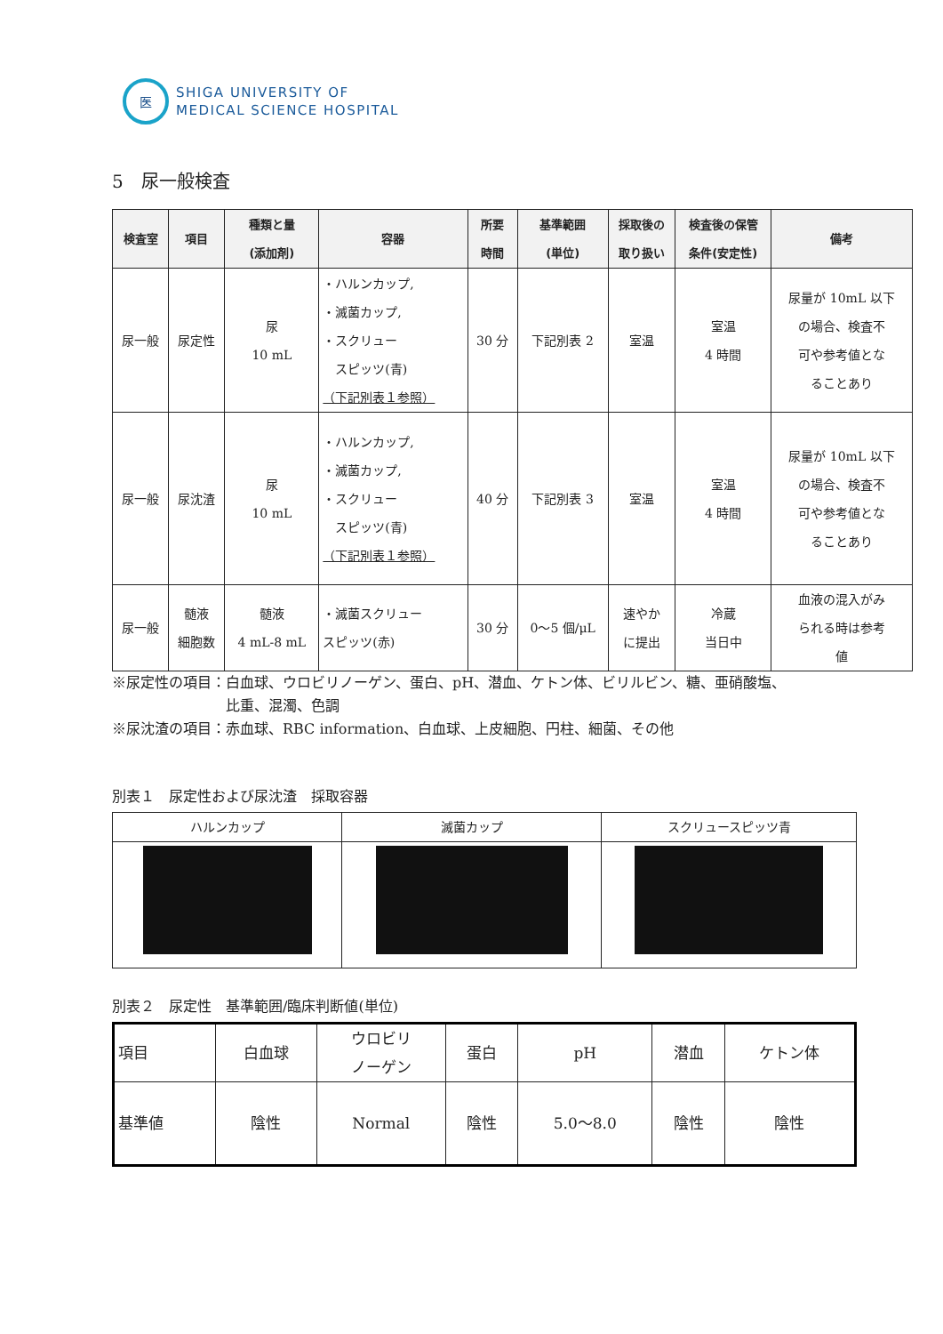医
SHIGA UNIVERSITY OF
MEDICAL SCIENCE HOSPITAL
5　尿一般検査
| 検査室 | 項目 | 種類と量 (添加剤) | 容器 | 所要 時間 | 基準範囲 (単位) | 採取後の 取り扱い | 検査後の保管 条件(安定性) | 備考 |
| --- | --- | --- | --- | --- | --- | --- | --- | --- |
| 尿一般 | 尿定性 | 尿 10 mL | ・ハルンカップ, ・滅菌カップ, ・スクリュー スピッツ(青) （下記別表１参照） | 30 分 | 下記別表 2 | 室温 | 室温 4 時間 | 尿量が 10mL 以下 の場合、検査不 可や参考値とな ることあり |
| 尿一般 | 尿沈渣 | 尿 10 mL | ・ハルンカップ, ・滅菌カップ, ・スクリュー スピッツ(青) （下記別表１参照） | 40 分 | 下記別表 3 | 室温 | 室温 4 時間 | 尿量が 10mL 以下 の場合、検査不 可や参考値とな ることあり |
| 尿一般 | 髄液 細胞数 | 髄液 4 mL-8 mL | ・滅菌スクリュー スピッツ(赤) | 30 分 | 0～5 個/μL | 速やか に提出 | 冷蔵 当日中 | 血液の混入がみ られる時は参考 値 |
※尿定性の項目：白血球、ウロビリノーゲン、蛋白、pH、潜血、ケトン体、ビリルビン、糖、亜硝酸塩、
　　　　　　　　比重、混濁、色調
※尿沈渣の項目：赤血球、RBC information、白血球、上皮細胞、円柱、細菌、その他
別表１　尿定性および尿沈渣　採取容器
| ハルンカップ | 滅菌カップ | スクリュースピッツ青 |
別表２　尿定性　基準範囲/臨床判断値(単位)
| 項目 | 白血球 | ウロビリ ノーゲン | 蛋白 | pH | 潜血 | ケトン体 |
| 基準値 | 陰性 | Normal | 陰性 | 5.0～8.0 | 陰性 | 陰性 |